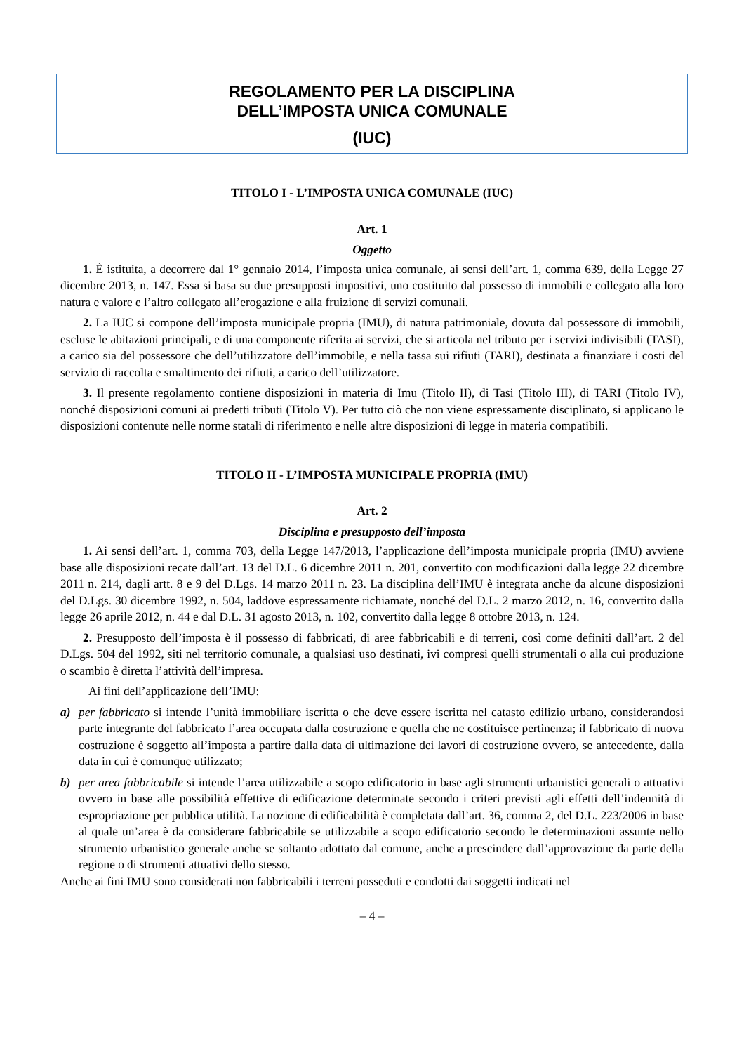REGOLAMENTO PER LA DISCIPLINA
DELL’IMPOSTA UNICA COMUNALE
(IUC)
TITOLO I - L’IMPOSTA UNICA COMUNALE (IUC)
Art. 1
Oggetto
1. È istituita, a decorrere dal 1° gennaio 2014, l’imposta unica comunale, ai sensi dell’art. 1, comma 639, della Legge 27 dicembre 2013, n. 147. Essa si basa su due presupposti impositivi, uno costituito dal possesso di immobili e collegato alla loro natura e valore e l’altro collegato all’erogazione e alla fruizione di servizi comunali.
2. La IUC si compone dell’imposta municipale propria (IMU), di natura patrimoniale, dovuta dal possessore di immobili, escluse le abitazioni principali, e di una componente riferita ai servizi, che si articola nel tributo per i servizi indivisibili (TASI), a carico sia del possessore che dell’utilizzatore dell’immobile, e nella tassa sui rifiuti (TARI), destinata a finanziare i costi del servizio di raccolta e smaltimento dei rifiuti, a carico dell’utilizzatore.
3. Il presente regolamento contiene disposizioni in materia di Imu (Titolo II), di Tasi (Titolo III), di TARI (Titolo IV), nonché disposizioni comuni ai predetti tributi (Titolo V). Per tutto ciò che non viene espressamente disciplinato, si applicano le disposizioni contenute nelle norme statali di riferimento e nelle altre disposizioni di legge in materia compatibili.
TITOLO II - L’IMPOSTA MUNICIPALE PROPRIA (IMU)
Art. 2
Disciplina e presupposto dell’imposta
1. Ai sensi dell’art. 1, comma 703, della Legge 147/2013, l’applicazione dell’imposta municipale propria (IMU) avviene base alle disposizioni recate dall’art. 13 del D.L. 6 dicembre 2011 n. 201, convertito con modificazioni dalla legge 22 dicembre 2011 n. 214, dagli artt. 8 e 9 del D.Lgs. 14 marzo 2011 n. 23. La disciplina dell’IMU è integrata anche da alcune disposizioni del D.Lgs. 30 dicembre 1992, n. 504, laddove espressamente richiamate, nonché del D.L. 2 marzo 2012, n. 16, convertito dalla legge 26 aprile 2012, n. 44 e dal D.L. 31 agosto 2013, n. 102, convertito dalla legge 8 ottobre 2013, n. 124.
2. Presupposto dell’imposta è il possesso di fabbricati, di aree fabbricabili e di terreni, così come definiti dall’art. 2 del D.Lgs. 504 del 1992, siti nel territorio comunale, a qualsiasi uso destinati, ivi compresi quelli strumentali o alla cui produzione o scambio è diretta l’attività dell’impresa.
Ai fini dell’applicazione dell’IMU:
a) per fabbricato si intende l’unità immobiliare iscritta o che deve essere iscritta nel catasto edilizio urbano, considerandosi parte integrante del fabbricato l’area occupata dalla costruzione e quella che ne costituisce pertinenza; il fabbricato di nuova costruzione è soggetto all’imposta a partire dalla data di ultimazione dei lavori di costruzione ovvero, se antecedente, dalla data in cui è comunque utilizzato;
b) per area fabbricabile si intende l’area utilizzabile a scopo edificatorio in base agli strumenti urbanistici generali o attuativi ovvero in base alle possibilità effettive di edificazione determinate secondo i criteri previsti agli effetti dell’indennità di espropriazione per pubblica utilità. La nozione di edificabilità è completata dall’art. 36, comma 2, del D.L. 223/2006 in base al quale un’area è da considerare fabbricabile se utilizzabile a scopo edificatorio secondo le determinazioni assunte nello strumento urbanistico generale anche se soltanto adottato dal comune, anche a prescindere dall’approvazione da parte della regione o di strumenti attuativi dello stesso.
Anche ai fini IMU sono considerati non fabbricabili i terreni posseduti e condotti dai soggetti indicati nel
– 4 –